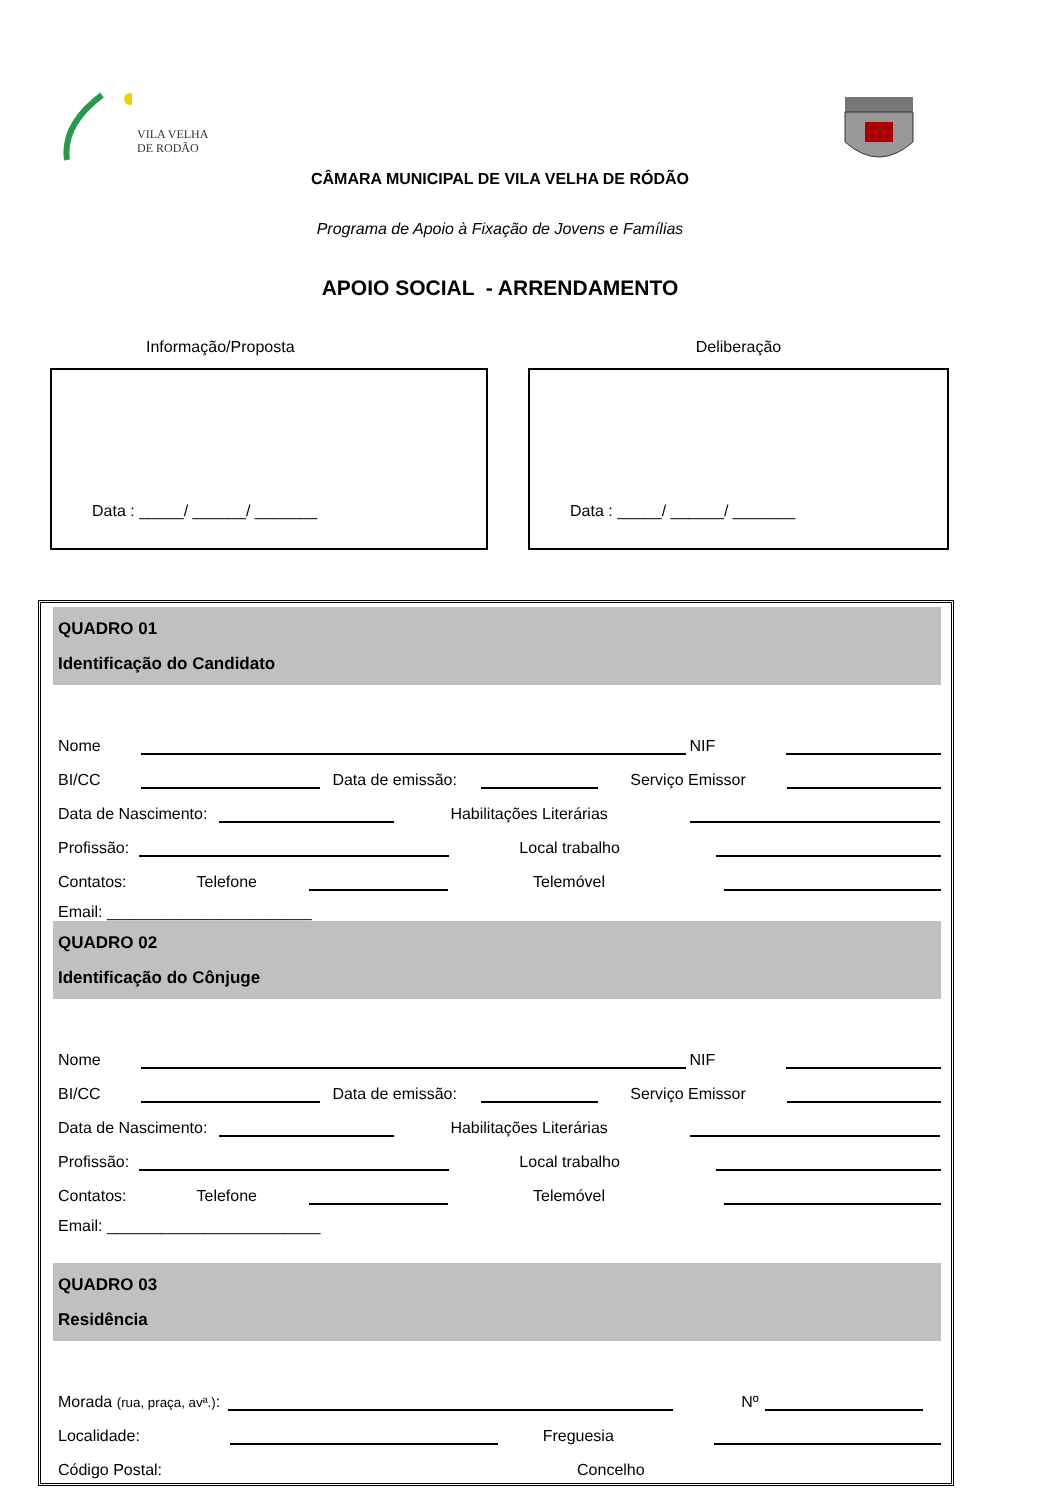VILA VELHA
DE RODÃO
CÂMARA MUNICIPAL DE VILA VELHA DE RÓDÃO
Programa de Apoio à Fixação de Jovens e Famílias
APOIO SOCIAL - ARRENDAMENTO
Informação/Proposta
Data : _____/ ______/ _______
Deliberação
Data : _____/ ______/ _______
QUADRO 01
Identificação do Candidato
Nome
NIF
BI/CC
Data de emissão:
Serviço Emissor
Data de Nascimento:
Habilitações Literárias
Profissão:
Local trabalho
Contatos: Telefone
Telemóvel
Email: _______________________
QUADRO 02
Identificação do Cônjuge
Nome
NIF
BI/CC
Data de emissão:
Serviço Emissor
Data de Nascimento:
Habilitações Literárias
Profissão:
Local trabalho
Contatos: Telefone
Telemóvel
Email: ________________________
QUADRO 03
Residência
Morada (rua, praça, avª.):
Nº
Localidade:
Freguesia
Código Postal: Concelho